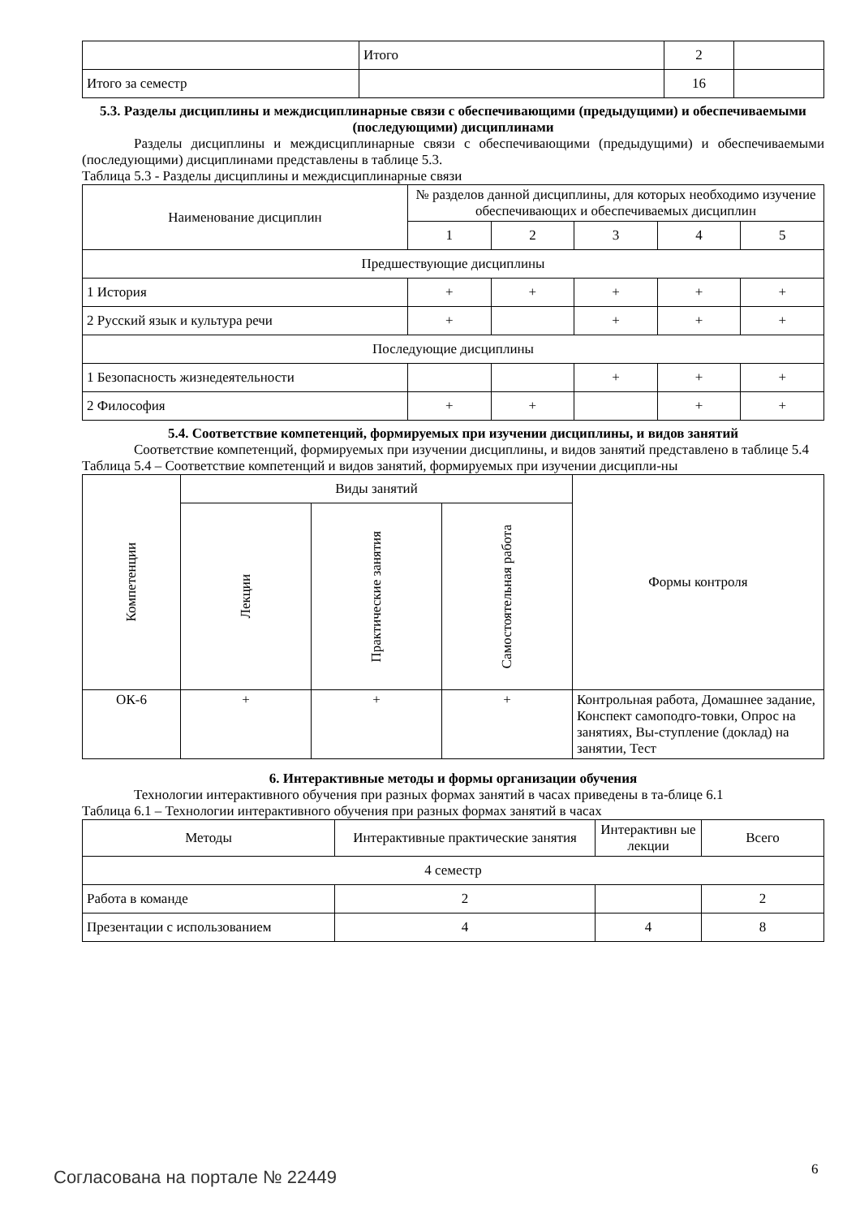| | Итого | 2 | |
| Итого за семестр | | 16 | |
5.3. Разделы дисциплины и междисциплинарные связи с обеспечивающими (предыдущими) и обеспечиваемыми (последующими) дисциплинами
Разделы дисциплины и междисциплинарные связи с обеспечивающими (предыдущими) и обеспечиваемыми (последующими) дисциплинами представлены в таблице 5.3.
Таблица 5.3 - Разделы дисциплины и междисциплинарные связи
| Наименование дисциплин | № разделов данной дисциплины, для которых необходимо изучение обеспечивающих и обеспечиваемых дисциплин | | | | |
| | 1 | 2 | 3 | 4 | 5 |
| Предшествующие дисциплины | | | | | |
| 1 История | + | + | + | + | + |
| 2 Русский язык и культура речи | + | | + | + | + |
| Последующие дисциплины | | | | | |
| 1 Безопасность жизнедеятельности | | | + | + | + |
| 2 Философия | + | + | | + | + |
5.4. Соответствие компетенций, формируемых при изучении дисциплины, и видов занятий
Соответствие компетенций, формируемых при изучении дисциплины, и видов занятий представлено в таблице 5.4
Таблица 5.4 – Соответствие компетенций и видов занятий, формируемых при изучении дисципли-ны
| Компетенции | Виды занятий | | | Формы контроля |
| | Лекции | Практические занятия | Самостоятельная работа | |
| ОК-6 | + | + | + | Контрольная работа, Домашнее задание, Конспект самоподго-товки, Опрос на занятиях, Вы-ступление (доклад) на занятии, Тест |
6. Интерактивные методы и формы организации обучения
Технологии интерактивного обучения при разных формах занятий в часах приведены в та-блице 6.1
Таблица 6.1 – Технологии интерактивного обучения при разных формах занятий в часах
| Методы | Интерактивные практические занятия | Интерактивн ые лекции | Всего |
| 4 семестр | | | |
| Работа в команде | 2 | | 2 |
| Презентации с использованием | 4 | 4 | 8 |
Согласована на портале № 22449 6